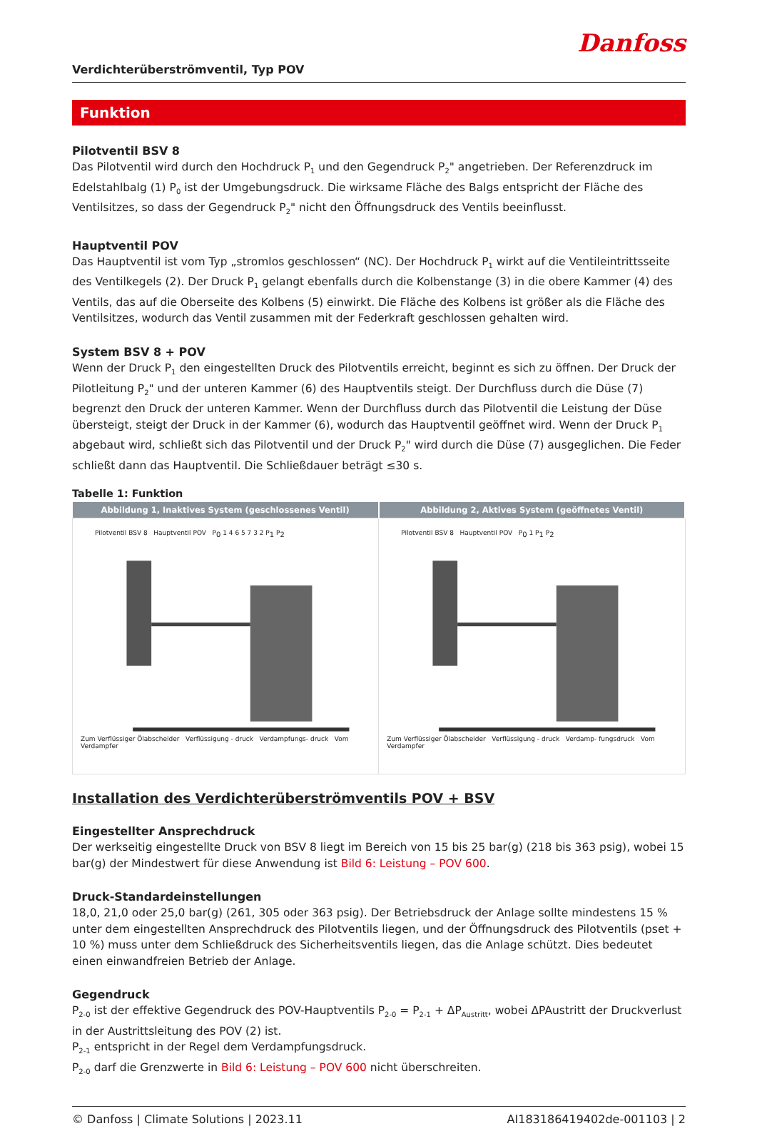Danfoss
Verdichterüberströmventil, Typ POV
Funktion
Pilotventil BSV 8
Das Pilotventil wird durch den Hochdruck P<sub>1</sub> und den Gegendruck P<sub>2</sub>" angetrieben. Der Referenzdruck im Edelstahlbalg (1) P<sub>0</sub> ist der Umgebungsdruck. Die wirksame Fläche des Balgs entspricht der Fläche des Ventilsitzes, so dass der Gegendruck P<sub>2</sub>" nicht den Öffnungsdruck des Ventils beeinflusst.
Hauptventil POV
Das Hauptventil ist vom Typ „stromlos geschlossen“ (NC). Der Hochdruck P<sub>1</sub> wirkt auf die Ventileintrittsseite des Ventilkegels (2). Der Druck P<sub>1</sub> gelangt ebenfalls durch die Kolbenstange (3) in die obere Kammer (4) des Ventils, das auf die Oberseite des Kolbens (5) einwirkt. Die Fläche des Kolbens ist größer als die Fläche des Ventilsitzes, wodurch das Ventil zusammen mit der Federkraft geschlossen gehalten wird.
System BSV 8 + POV
Wenn der Druck P<sub>1</sub> den eingestellten Druck des Pilotventils erreicht, beginnt es sich zu öffnen. Der Druck der Pilotleitung P<sub>2</sub>" und der unteren Kammer (6) des Hauptventils steigt. Der Durchfluss durch die Düse (7) begrenzt den Druck der unteren Kammer. Wenn der Durchfluss durch das Pilotventil die Leistung der Düse übersteigt, steigt der Druck in der Kammer (6), wodurch das Hauptventil geöffnet wird. Wenn der Druck P<sub>1</sub> abgebaut wird, schließt sich das Pilotventil und der Druck P<sub>2</sub>" wird durch die Düse (7) ausgeglichen. Die Feder schließt dann das Hauptventil. Die Schließdauer beträgt ≤30 s.
Tabelle 1: Funktion
| Abbildung 1, Inaktives System (geschlossenes Ventil) | Abbildung 2, Aktives System (geöffnetes Ventil) |
| --- | --- |
| Pilotventil BSV 8 Hauptventil POV P<sub>0</sub> 1 4 6 5 7 3 2 P<sub>1</sub> P<sub>2</sub> Zum Verflüssiger Ölabscheider Verflüssigung - druck Verdampfungs- druck Vom Verdampfer | Pilotventil BSV 8 Hauptventil POV P<sub>0</sub> 1 P<sub>1</sub> P<sub>2</sub> Zum Verflüssiger Ölabscheider Verflüssigung - druck Verdamp- fungsdruck Vom Verdampfer |
Installation des Verdichterüberströmventils POV + BSV
Eingestellter Ansprechdruck
Der werkseitig eingestellte Druck von BSV 8 liegt im Bereich von 15 bis 25 bar(g) (218 bis 363 psig), wobei 15 bar(g) der Mindestwert für diese Anwendung ist Bild 6: Leistung – POV 600.
Druck-Standardeinstellungen
18,0, 21,0 oder 25,0 bar(g) (261, 305 oder 363 psig). Der Betriebsdruck der Anlage sollte mindestens 15 % unter dem eingestellten Ansprechdruck des Pilotventils liegen, und der Öffnungsdruck des Pilotventils (pset + 10 %) muss unter dem Schließdruck des Sicherheitsventils liegen, das die Anlage schützt. Dies bedeutet einen einwandfreien Betrieb der Anlage.
Gegendruck
P<sub>2-0</sub> ist der effektive Gegendruck des POV-Hauptventils P<sub>2-0</sub> = P<sub>2-1</sub> + ΔP<sub>Austritt</sub>, wobei ΔPAustritt der Druckverlust in der Austrittsleitung des POV (2) ist.
P<sub>2-1</sub> entspricht in der Regel dem Verdampfungsdruck.
P<sub>2-0</sub> darf die Grenzwerte in Bild 6: Leistung – POV 600 nicht überschreiten.
© Danfoss | Climate Solutions | 2023.11 AI183186419402de-001103 | 2